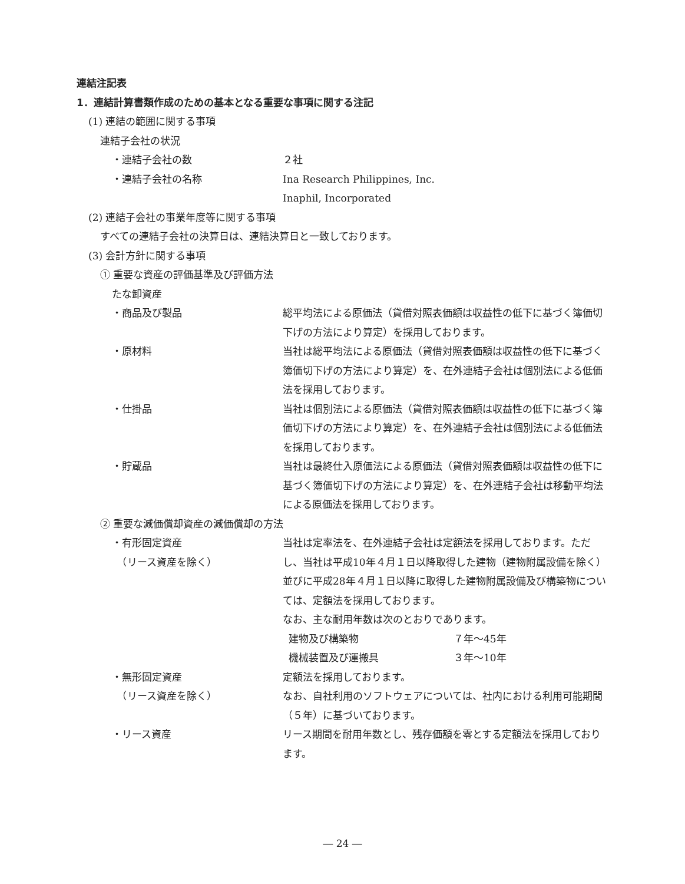連結注記表
1．連結計算書類作成のための基本となる重要な事項に関する注記
(1) 連結の範囲に関する事項
連結子会社の状況
・連結子会社の数 ２社
・連結子会社の名称 Ina Research Philippines, Inc.
Inaphil, Incorporated
(2) 連結子会社の事業年度等に関する事項
すべての連結子会社の決算日は、連結決算日と一致しております。
(3) 会計方針に関する事項
① 重要な資産の評価基準及び評価方法
たな卸資産
・商品及び製品 総平均法による原価法（貸借対照表価額は収益性の低下に基づく簿価切下げの方法により算定）を採用しております。
・原材料 当社は総平均法による原価法（貸借対照表価額は収益性の低下に基づく簿価切下げの方法により算定）を、在外連結子会社は個別法による低価法を採用しております。
・仕掛品 当社は個別法による原価法（貸借対照表価額は収益性の低下に基づく簿価切下げの方法により算定）を、在外連結子会社は個別法による低価法を採用しております。
・貯蔵品 当社は最終仕入原価法による原価法（貸借対照表価額は収益性の低下に基づく簿価切下げの方法により算定）を、在外連結子会社は移動平均法による原価法を採用しております。
② 重要な減価償却資産の減価償却の方法
・有形固定資産
　（リース資産を除く）
当社は定率法を、在外連結子会社は定額法を採用しております。ただし、当社は平成10年４月１日以降取得した建物（建物附属設備を除く）並びに平成28年４月１日以降に取得した建物附属設備及び構築物については、定額法を採用しております。
なお、主な耐用年数は次のとおりであります。
建物及び構築物 ７年～45年
機械装置及び運搬具 ３年～10年
・無形固定資産
　（リース資産を除く）
定額法を採用しております。
なお、自社利用のソフトウェアについては、社内における利用可能期間（５年）に基づいております。
・リース資産 リース期間を耐用年数とし、残存価額を零とする定額法を採用しております。
― 24 ―